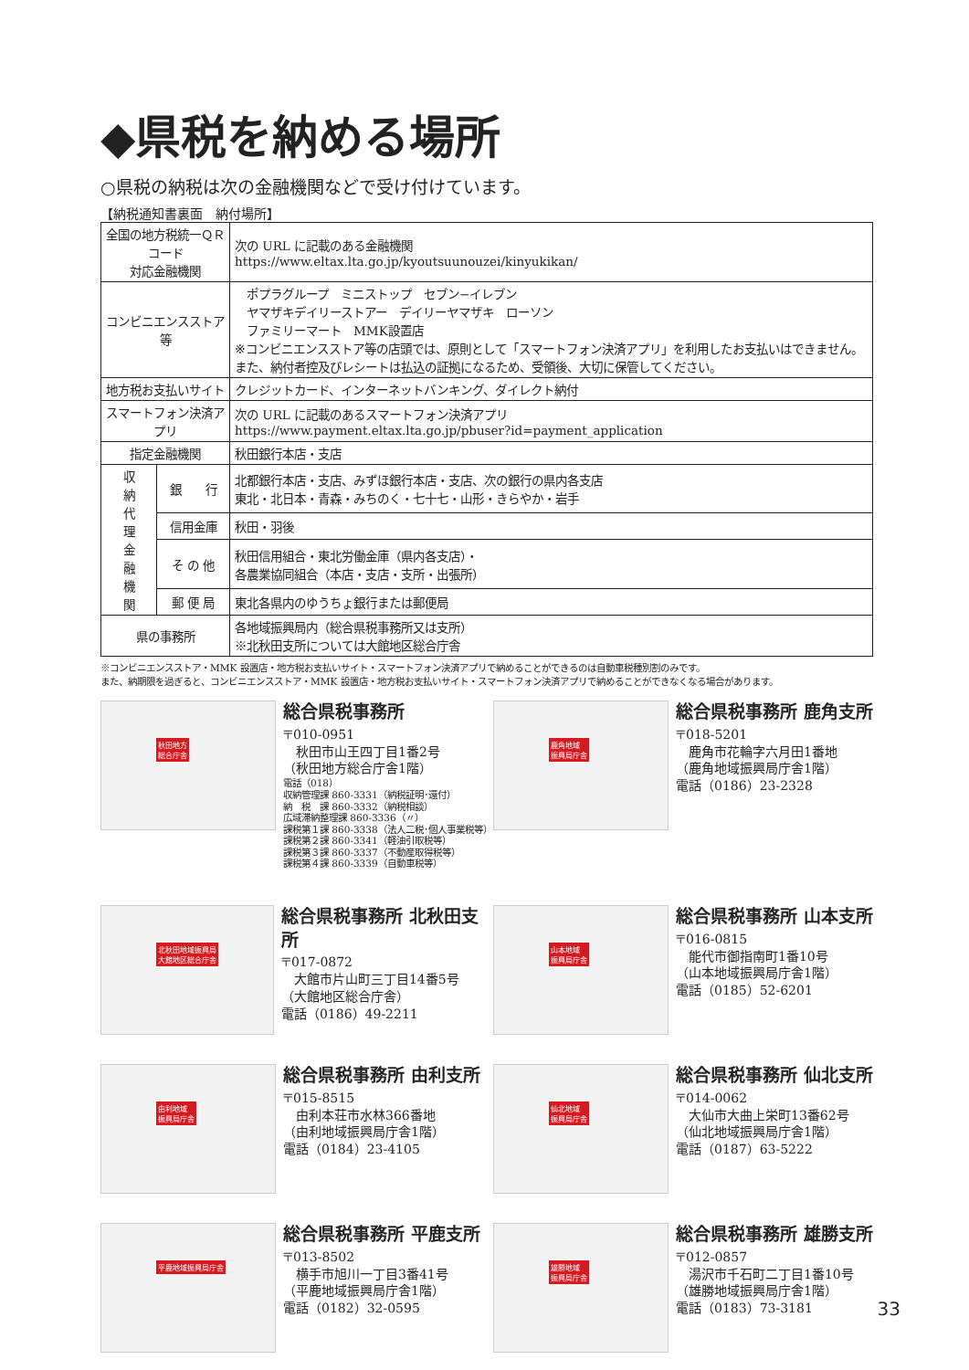◆県税を納める場所
○県税の納税は次の金融機関などで受け付けています。
【納税通知書裏面　納付場所】
| 全国の地方税統一ＱＲコード 対応金融機関 | | 次の URL に記載のある金融機関 https://www.eltax.lta.go.jp/kyoutsuunouzei/kinyukikan/ |
| コンビニエンスストア等 | | ポプラグループ ミニストップ セブン−イレブン ヤマザキデイリーストアー デイリーヤマザキ ローソン ファミリーマート MMK設置店 ※コンビニエンスストア等の店頭では、原則として「スマートフォン決済アプリ」を利用したお支払いはできません。また、納付者控及びレシートは払込の証拠になるため、受領後、大切に保管してください。 |
| 地方税お支払いサイト | | クレジットカード、インターネットバンキング、ダイレクト納付 |
| スマートフォン決済アプリ | | 次の URL に記載のあるスマートフォン決済アプリ https://www.payment.eltax.lta.go.jp/pbuser?id=payment_application |
| 指定金融機関 | | 秋田銀行本店・支店 |
| 収 納 代 理 金 融 機 関 | 銀 行 | 北都銀行本店・支店、みずほ銀行本店・支店、次の銀行の県内各支店 東北・北日本・青森・みちのく・七十七・山形・きらやか・岩手 |
| | 信用金庫 | 秋田・羽後 |
| | そ の 他 | 秋田信用組合・東北労働金庫（県内各支店）・ 各農業協同組合（本店・支店・支所・出張所） |
| | 郵 便 局 | 東北各県内のゆうちょ銀行または郵便局 |
| 県の事務所 | | 各地域振興局内（総合県税事務所又は支所） ※北秋田支所については大館地区総合庁舎 |
※コンビニエンスストア・MMK 設置店・地方税お支払いサイト・スマートフォン決済アプリで納めることができるのは自動車税種別割のみです。
また、納期限を過ぎると、コンビニエンスストア・MMK 設置店・地方税お支払いサイト・スマートフォン決済アプリで納めることができなくなる場合があります。
秋田地方
総合庁舎
総合県税事務所
〒010-0951
　秋田市山王四丁目1番2号
（秋田地方総合庁舎1階）
電話（018）
収納管理課 860-3331（納税証明･還付）
納　税　課 860-3332（納税相談）
広域滞納整理課 860-3336（〃）
課税第１課 860-3338（法人二税･個人事業税等）
課税第２課 860-3341（軽油引取税等）
課税第３課 860-3337（不動産取得税等）
課税第４課 860-3339（自動車税等）
鹿角地域
振興局庁舎
総合県税事務所 鹿角支所
〒018-5201
　鹿角市花輪字六月田1番地
（鹿角地域振興局庁舎1階）
電話（0186）23-2328
北秋田地域振興局
大館地区総合庁舎
総合県税事務所 北秋田支所
〒017-0872
　大館市片山町三丁目14番5号
（大館地区総合庁舎）
電話（0186）49-2211
山本地域
振興局庁舎
総合県税事務所 山本支所
〒016-0815
　能代市御指南町1番10号
（山本地域振興局庁舎1階）
電話（0185）52-6201
由利地域
振興局庁舎
総合県税事務所 由利支所
〒015-8515
　由利本荘市水林366番地
（由利地域振興局庁舎1階）
電話（0184）23-4105
仙北地域
振興局庁舎
総合県税事務所 仙北支所
〒014-0062
　大仙市大曲上栄町13番62号
（仙北地域振興局庁舎1階）
電話（0187）63-5222
平鹿地域振興局庁舎
総合県税事務所 平鹿支所
〒013-8502
　横手市旭川一丁目3番41号
（平鹿地域振興局庁舎1階）
電話（0182）32-0595
雄勝地域
振興局庁舎
総合県税事務所 雄勝支所
〒012-0857
　湯沢市千石町二丁目1番10号
（雄勝地域振興局庁舎1階）
電話（0183）73-3181
33